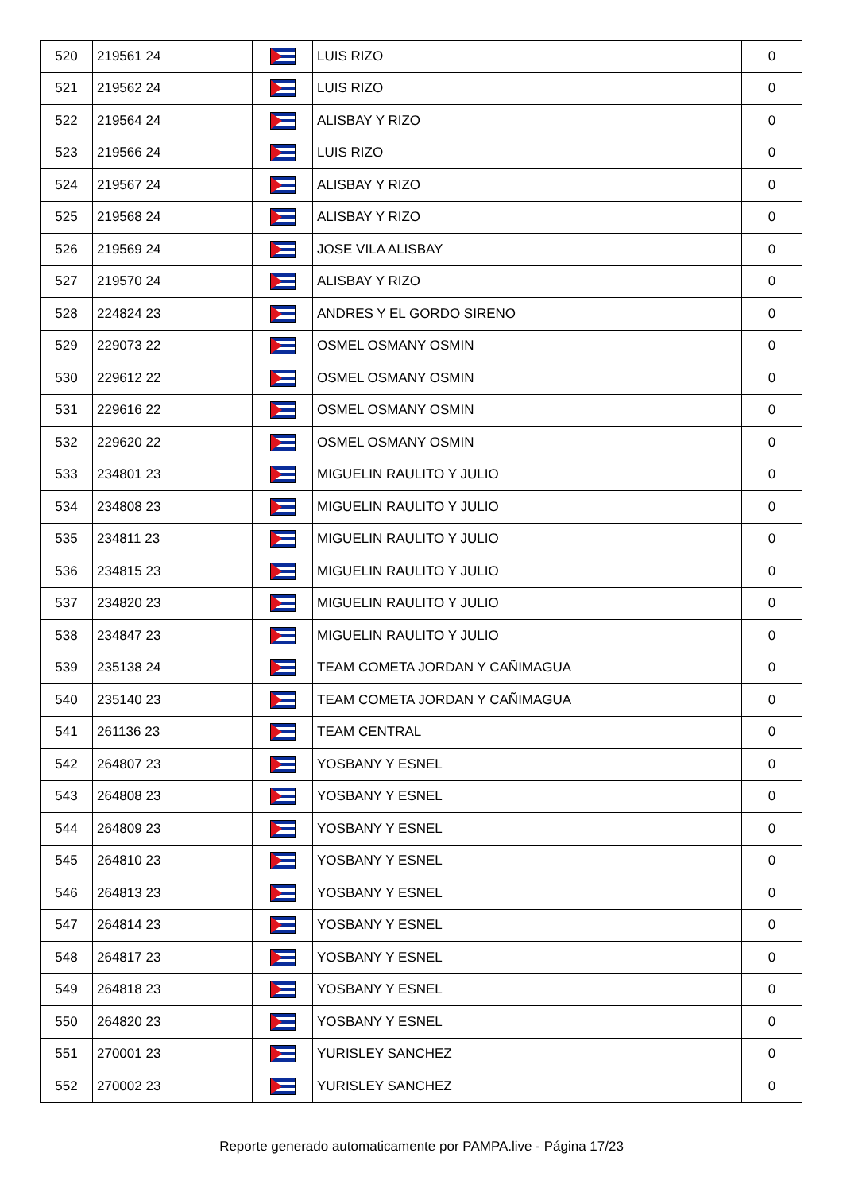| 520 | 219561 24 | | LUIS RIZO | 0 |
| 521 | 219562 24 | | LUIS RIZO | 0 |
| 522 | 219564 24 | | ALISBAY Y RIZO | 0 |
| 523 | 219566 24 | | LUIS RIZO | 0 |
| 524 | 219567 24 | | ALISBAY Y RIZO | 0 |
| 525 | 219568 24 | | ALISBAY Y RIZO | 0 |
| 526 | 219569 24 | | JOSE VILA ALISBAY | 0 |
| 527 | 219570 24 | | ALISBAY Y RIZO | 0 |
| 528 | 224824 23 | | ANDRES Y EL GORDO SIRENO | 0 |
| 529 | 229073 22 | | OSMEL OSMANY OSMIN | 0 |
| 530 | 229612 22 | | OSMEL OSMANY OSMIN | 0 |
| 531 | 229616 22 | | OSMEL OSMANY OSMIN | 0 |
| 532 | 229620 22 | | OSMEL OSMANY OSMIN | 0 |
| 533 | 234801 23 | | MIGUELIN RAULITO Y JULIO | 0 |
| 534 | 234808 23 | | MIGUELIN RAULITO Y JULIO | 0 |
| 535 | 234811 23 | | MIGUELIN RAULITO Y JULIO | 0 |
| 536 | 234815 23 | | MIGUELIN RAULITO Y JULIO | 0 |
| 537 | 234820 23 | | MIGUELIN RAULITO Y JULIO | 0 |
| 538 | 234847 23 | | MIGUELIN RAULITO Y JULIO | 0 |
| 539 | 235138 24 | | TEAM COMETA JORDAN Y CAÑIMAGUA | 0 |
| 540 | 235140 23 | | TEAM COMETA JORDAN Y CAÑIMAGUA | 0 |
| 541 | 261136 23 | | TEAM CENTRAL | 0 |
| 542 | 264807 23 | | YOSBANY Y ESNEL | 0 |
| 543 | 264808 23 | | YOSBANY Y ESNEL | 0 |
| 544 | 264809 23 | | YOSBANY Y ESNEL | 0 |
| 545 | 264810 23 | | YOSBANY Y ESNEL | 0 |
| 546 | 264813 23 | | YOSBANY Y ESNEL | 0 |
| 547 | 264814 23 | | YOSBANY Y ESNEL | 0 |
| 548 | 264817 23 | | YOSBANY Y ESNEL | 0 |
| 549 | 264818 23 | | YOSBANY Y ESNEL | 0 |
| 550 | 264820 23 | | YOSBANY Y ESNEL | 0 |
| 551 | 270001 23 | | YURISLEY SANCHEZ | 0 |
| 552 | 270002 23 | | YURISLEY SANCHEZ | 0 |
Reporte generado automaticamente por PAMPA.live - Página 17/23